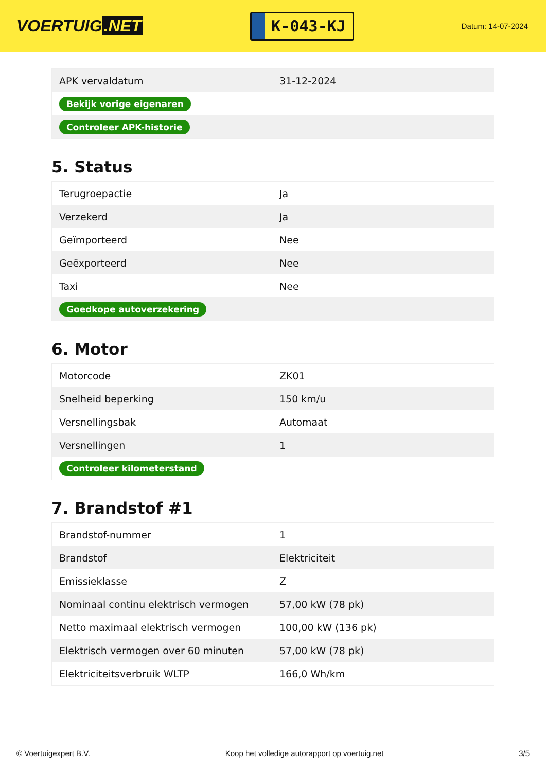VOERTUIG.NET
K-043-KJ
Datum: 14-07-2024
| APK vervaldatum | 31-12-2024 |
| Bekijk vorige eigenaren | |
| Controleer APK-historie | |
5. Status
| Terugroepactie | Ja |
| Verzekerd | Ja |
| Geïmporteerd | Nee |
| Geëxporteerd | Nee |
| Taxi | Nee |
| Goedkope autoverzekering | |
6. Motor
| Motorcode | ZK01 |
| Snelheid beperking | 150 km/u |
| Versnellingsbak | Automaat |
| Versnellingen | 1 |
| Controleer kilometerstand | |
7. Brandstof #1
| Brandstof-nummer | 1 |
| Brandstof | Elektriciteit |
| Emissieklasse | Z |
| Nominaal continu elektrisch vermogen | 57,00 kW (78 pk) |
| Netto maximaal elektrisch vermogen | 100,00 kW (136 pk) |
| Elektrisch vermogen over 60 minuten | 57,00 kW (78 pk) |
| Elektriciteitsverbruik WLTP | 166,0 Wh/km |
© Voertuigexpert B.V. Koop het volledige autorapport op voertuig.net 3/5